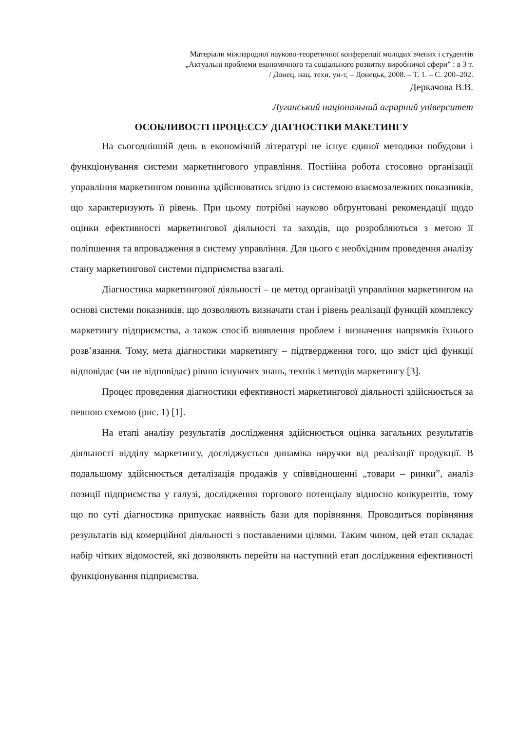Матеріали міжнародної науково-теоретичної конференції молодих вчених і студентів
„Актуальні проблеми економічного та соціального розвитку виробничої сфери” : в 3 т.
/ Донец. нац. техн. ун-т, – Донецьк, 2008. – Т. 1. – С. 200–202.
Деркачова В.В.
Луганський національний аграрний університет
ОСОБЛИВОСТІ ПРОЦЕССУ ДІАГНОСТІКИ МАКЕТИНГУ
На сьогоднішній день в економічній літературі не існує єдиної методики побудови і функціонування системи маркетингового управління. Постійна робота стосовно організації управління маркетингом повинна здійснюватись згідно із системою взаємозалежних показників, що характеризують її рівень. При цьому потрібні науково обґрунтовані рекомендації щодо оцінки ефективності маркетингової діяльності та заходів, що розробляються з метою її поліпшення та впровадження в систему управління. Для цього є необхідним проведення аналізу стану маркетингової системи підприємства взагалі.
Діагностика маркетингової діяльності – це метод організації управління маркетингом на основі системи показників, що дозволяють визначати стан і рівень реалізації функцій комплексу маркетингу підприємства, а також спосіб виявлення проблем і визначення напрямків їхнього розв’язання. Тому, мета діагностики маркетингу – підтвердження того, що зміст цієї функції відповідає (чи не відповідає) рівню існуючих знань, технік і методів маркетингу [3].
Процес проведення діагностики ефективності маркетингової діяльності здійснюється за певною схемою (рис. 1) [1].
На етапі аналізу результатів дослідження здійснюється оцінка загальних результатів діяльності відділу маркетингу, досліджується динаміка виручки від реалізації продукції. В подальшому здійснюється деталізація продажів у співвідношенні „товари – ринки”, аналіз позиції підприємства у галузі, дослідження торгового потенціалу відносно конкурентів, тому що по суті діагностика припускає наявність бази для порівняння. Проводиться порівняння результатів від комерційної діяльності з поставленими цілями. Таким чином, цей етап складає набір чітких відомостей, які дозволяють перейти на наступний етап дослідження ефективності функціонування підприємства.